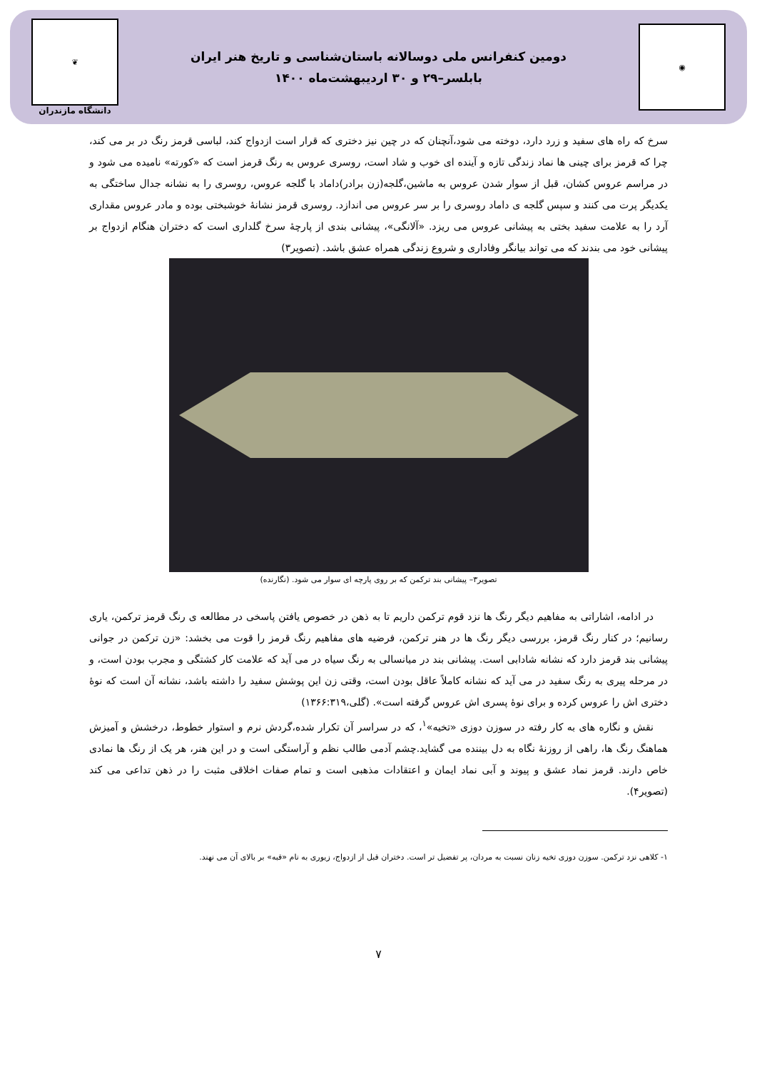◉
دومین کنفرانس ملی دوسالانه باستان‌شناسی و تاریخ هنر ایران
بابلسر–۲۹ و ۳۰ اردیبهشت‌ماه ۱۴۰۰
❦
دانشگاه مازندران
سرخ که راه های سفید و زرد دارد، دوخته می شود،آنچنان که در چین نیز دختری که قرار است ازدواج کند، لباسی قرمز رنگ در بر می کند، چرا که قرمز برای چینی ها نماد زندگی تازه و آینده ای خوب و شاد است، روسری عروس به رنگ قرمز است که «کورته» نامیده می شود و در مراسم عروس کشان، قبل از سوار شدن عروس به ماشین،گلجه(زن برادر)داماد با گلجه عروس، روسری را به نشانه جدال ساختگی به یکدیگر پرت می کنند و سپس گلجه ی داماد روسری را بر سر عروس می اندازد. روسری قرمز نشانۀ خوشبختی بوده و مادر عروس مقداری آرد را به علامت سفید بختی به پیشانی عروس می ریزد. «آلانگی»، پیشانی بندی از پارچۀ سرخ گلداری است که دختران هنگام ازدواج بر پیشانی خود می بندند که می تواند بیانگر وفاداری و شروع زندگی همراه عشق باشد. (تصویر۳)
تصویر۳– پیشانی بند ترکمن که بر روی پارچه ای سوار می شود. (نگارنده)
در ادامه، اشاراتی به مفاهیم دیگر رنگ ها نزد قوم ترکمن داریم تا به ذهن در خصوص یافتن پاسخی در مطالعه ی رنگ قرمز ترکمن، یاری رسانیم؛ در کنار رنگ قرمز، بررسی دیگر رنگ ها در هنر ترکمن، فرضیه های مفاهیم رنگ قرمز را قوت می بخشد: «زن ترکمن در جوانی پیشانی بند قرمز دارد که نشانه شادابی است. پیشانی بند در میانسالی به رنگ سیاه در می آید که علامت کار کشتگی و مجرب بودن است، و در مرحله پیری به رنگ سفید در می آید که نشانه کاملاً عاقل بودن است، وقتی زن این پوشش سفید را داشته باشد، نشانه آن است که نوۀ دختری اش را عروس کرده و برای نوۀ پسری اش عروس گرفته است». (گلی،۱۳۶۶:۳۱۹)
نقش و نگاره های به کار رفته در سوزن دوزی «تخیه»<sup>۱</sup>، که در سراسر آن تکرار شده،گردش نرم و استوار خطوط، درخشش و آمیزش هماهنگ رنگ ها، راهی از روزنۀ نگاه به دل بیننده می گشاید.چشم آدمی طالب نظم و آراستگی است و در این هنر، هر یک از رنگ ها نمادی خاص دارند. قرمز نماد عشق و پیوند و آبی نماد ایمان و اعتقادات مذهبی است و تمام صفات اخلاقی مثبت را در ذهن تداعی می کند (تصویر۴).
۱- کلاهی نزد ترکمن. سوزن دوزی تخیه زنان نسبت به مردان، پر تفضیل تر است. دختران قبل از ازدواج، زیوری به نام «قبه» بر بالای آن می نهند.
۷